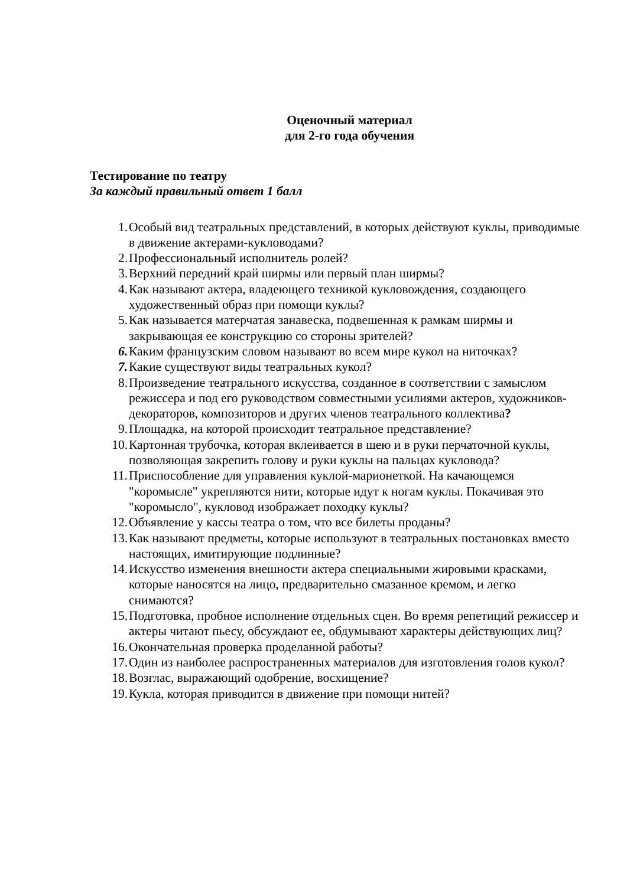Оценочный материал
для 2-го года обучения
Тестирование по театру
За каждый правильный ответ 1 балл
1. Особый вид театральных представлений, в которых действуют куклы, приводимые в движение актерами-кукловодами?
2. Профессиональный исполнитель ролей?
3. Верхний передний край ширмы или первый план ширмы?
4. Как называют актера, владеющего техникой кукловождения, создающего художественный образ при помощи куклы?
5. Как называется матерчатая занавеска, подвешенная к рамкам ширмы и закрывающая ее конструкцию со стороны зрителей?
6. Каким французским словом называют во всем мире кукол на ниточках?
7. Какие существуют виды театральных кукол?
8. Произведение театрального искусства, созданное в соответствии с замыслом режиссера и под его руководством совместными усилиями актеров, художников-декораторов, композиторов и других членов театрального коллектива?
9. Площадка, на которой происходит театральное представление?
10. Картонная трубочка, которая вклеивается в шею и в руки перчаточной куклы, позволяющая закрепить голову и руки куклы на пальцах кукловода?
11. Приспособление для управления куклой-марионеткой. На качающемся "коромысле" укрепляются нити, которые идут к ногам куклы. Покачивая это "коромысло", кукловод изображает походку куклы?
12. Объявление у кассы театра о том, что все билеты проданы?
13. Как называют предметы, которые используют в театральных постановках вместо настоящих, имитирующие подлинные?
14. Искусство изменения внешности актера специальными жировыми красками, которые наносятся на лицо, предварительно смазанное кремом, и легко снимаются?
15. Подготовка, пробное исполнение отдельных сцен. Во время репетиций режиссер и актеры читают пьесу, обсуждают ее, обдумывают характеры действующих лиц?
16. Окончательная проверка проделанной работы?
17. Один из наиболее распространенных материалов для изготовления голов кукол?
18. Возглас, выражающий одобрение, восхищение?
19. Кукла, которая приводится в движение при помощи нитей?